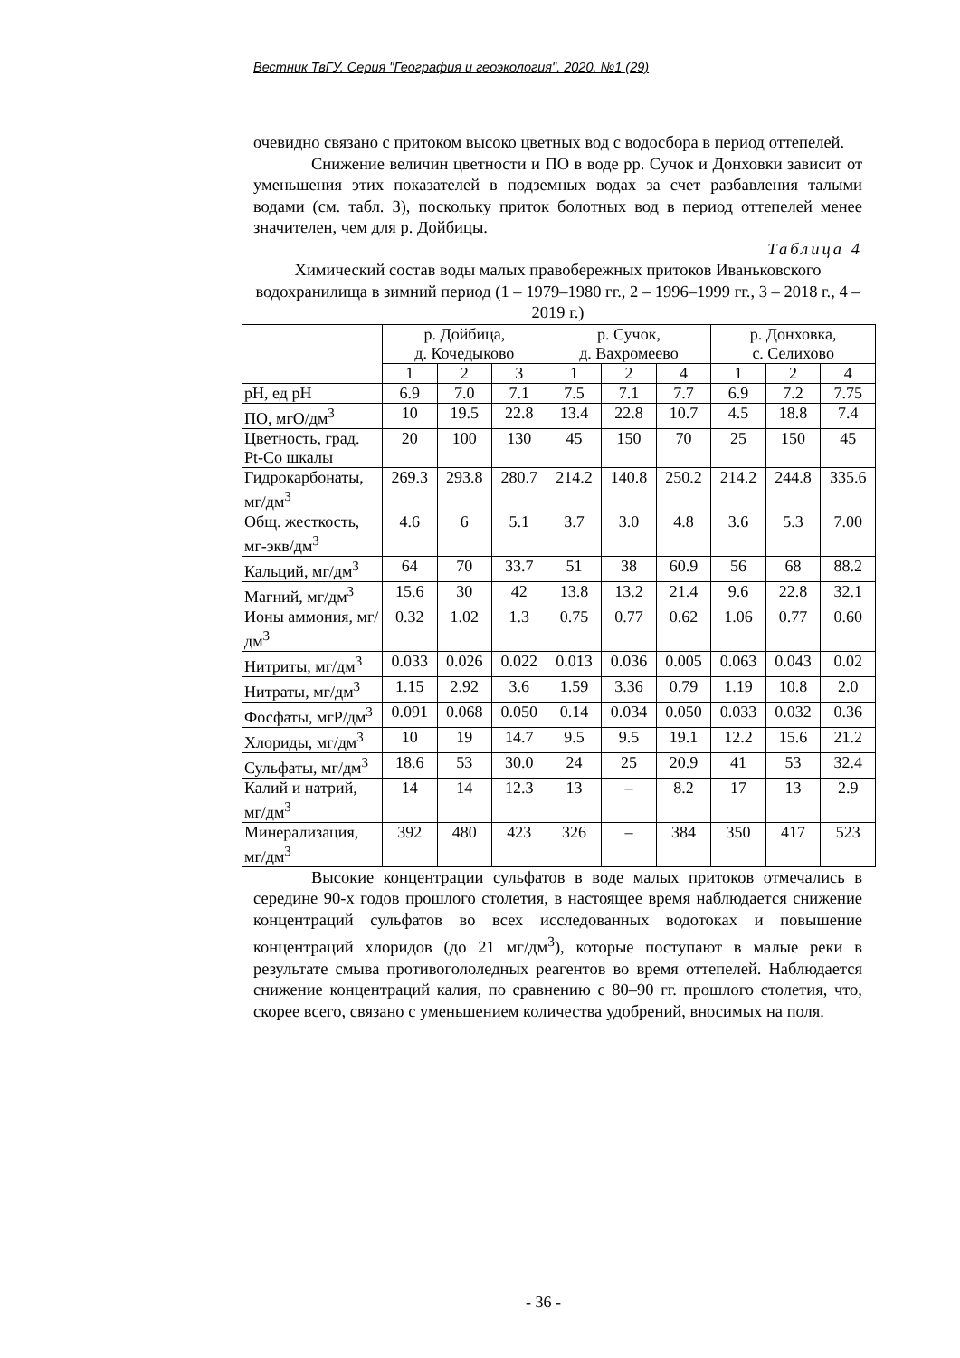Вестник ТвГУ. Серия "География и геоэкология". 2020. №1 (29)
очевидно связано с притоком высоко цветных вод с водосбора в период оттепелей.
Снижение величин цветности и ПО в воде рр. Сучок и Донховки зависит от уменьшения этих показателей в подземных водах за счет разбавления талыми водами (см. табл. 3), поскольку приток болотных вод в период оттепелей менее значителен, чем для р. Дойбицы.
Таблица 4
Химический состав воды малых правобережных притоков Иваньковского водохранилища в зимний период (1 – 1979–1980 гг., 2 – 1996–1999 гг., 3 – 2018 г., 4 – 2019 г.)
| | р. Дойбица, д. Кочедыково | | | р. Сучок, д. Вахромеево | | | р. Донховка, с. Селихово | | |
| | 1 | 2 | 3 | 1 | 2 | 4 | 1 | 2 | 4 |
| pH, ед pH | 6.9 | 7.0 | 7.1 | 7.5 | 7.1 | 7.7 | 6.9 | 7.2 | 7.75 |
| ПО, мгО/дм<sup>3</sup> | 10 | 19.5 | 22.8 | 13.4 | 22.8 | 10.7 | 4.5 | 18.8 | 7.4 |
| Цветность, град. Pt-Co шкалы | 20 | 100 | 130 | 45 | 150 | 70 | 25 | 150 | 45 |
| Гидрокарбонаты, мг/дм<sup>3</sup> | 269.3 | 293.8 | 280.7 | 214.2 | 140.8 | 250.2 | 214.2 | 244.8 | 335.6 |
| Общ. жесткость, мг-экв/дм<sup>3</sup> | 4.6 | 6 | 5.1 | 3.7 | 3.0 | 4.8 | 3.6 | 5.3 | 7.00 |
| Кальций, мг/дм<sup>3</sup> | 64 | 70 | 33.7 | 51 | 38 | 60.9 | 56 | 68 | 88.2 |
| Магний, мг/дм<sup>3</sup> | 15.6 | 30 | 42 | 13.8 | 13.2 | 21.4 | 9.6 | 22.8 | 32.1 |
| Ионы аммония, мг/дм<sup>3</sup> | 0.32 | 1.02 | 1.3 | 0.75 | 0.77 | 0.62 | 1.06 | 0.77 | 0.60 |
| Нитриты, мг/дм<sup>3</sup> | 0.033 | 0.026 | 0.022 | 0.013 | 0.036 | 0.005 | 0.063 | 0.043 | 0.02 |
| Нитраты, мг/дм<sup>3</sup> | 1.15 | 2.92 | 3.6 | 1.59 | 3.36 | 0.79 | 1.19 | 10.8 | 2.0 |
| Фосфаты, мгP/дм<sup>3</sup> | 0.091 | 0.068 | 0.050 | 0.14 | 0.034 | 0.050 | 0.033 | 0.032 | 0.36 |
| Хлориды, мг/дм<sup>3</sup> | 10 | 19 | 14.7 | 9.5 | 9.5 | 19.1 | 12.2 | 15.6 | 21.2 |
| Сульфаты, мг/дм<sup>3</sup> | 18.6 | 53 | 30.0 | 24 | 25 | 20.9 | 41 | 53 | 32.4 |
| Калий и натрий, мг/дм<sup>3</sup> | 14 | 14 | 12.3 | 13 | – | 8.2 | 17 | 13 | 2.9 |
| Минерализация, мг/дм<sup>3</sup> | 392 | 480 | 423 | 326 | – | 384 | 350 | 417 | 523 |
Высокие концентрации сульфатов в воде малых притоков отмечались в середине 90-х годов прошлого столетия, в настоящее время наблюдается снижение концентраций сульфатов во всех исследованных водотоках и повышение концентраций хлоридов (до 21 мг/дм<sup>3</sup>), которые поступают в малые реки в результате смыва противогололедных реагентов во время оттепелей. Наблюдается снижение концентраций калия, по сравнению с 80–90 гг. прошлого столетия, что, скорее всего, связано с уменьшением количества удобрений, вносимых на поля.
- 36 -